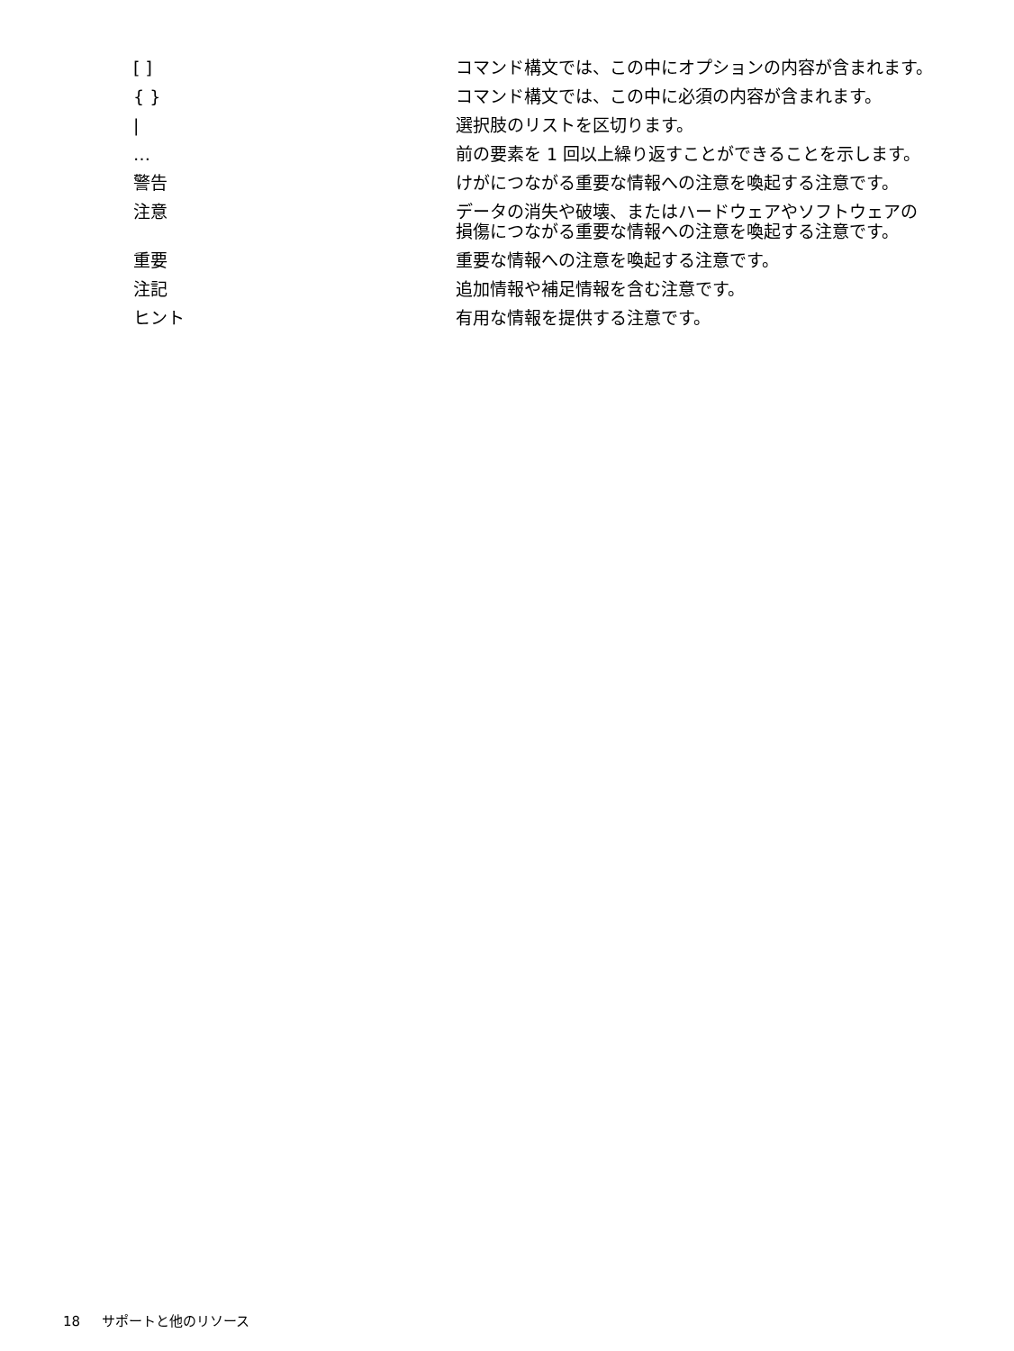| [ ] | コマンド構文では、この中にオプションの内容が含まれます。 |
| { } | コマンド構文では、この中に必須の内容が含まれます。 |
| / | 選択肢のリストを区切ります。 |
| … | 前の要素を 1 回以上繰り返すことができることを示します。 |
| 警告 | けがにつながる重要な情報への注意を喚起する注意です。 |
| 注意 | データの消失や破壊、またはハードウェアやソフトウェアの損傷につながる重要な情報への注意を喚起する注意です。 |
| 重要 | 重要な情報への注意を喚起する注意です。 |
| 注記 | 追加情報や補足情報を含む注意です。 |
| ヒント | 有用な情報を提供する注意です。 |
18 サポートと他のリソース